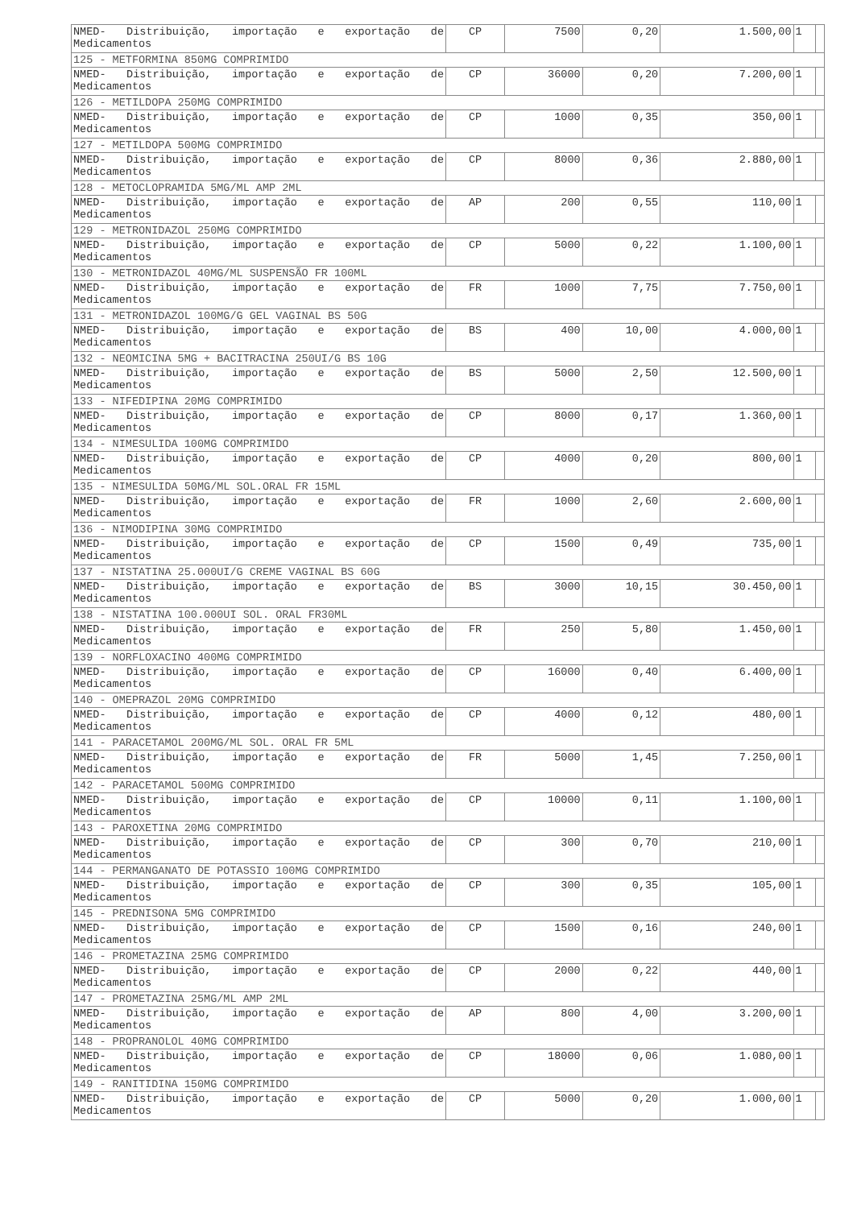| NMED- Distribuição, importação e exportação de Medicamentos | CP | 7500 | 0,20 | 1.500,00 | 1 | |
| 125 - METFORMINA 850MG COMPRIMIDO | | | | | | |
| NMED- Distribuição, importação e exportação de Medicamentos | CP | 36000 | 0,20 | 7.200,00 | 1 | |
| 126 - METILDOPA 250MG COMPRIMIDO | | | | | | |
| NMED- Distribuição, importação e exportação de Medicamentos | CP | 1000 | 0,35 | 350,00 | 1 | |
| 127 - METILDOPA 500MG COMPRIMIDO | | | | | | |
| NMED- Distribuição, importação e exportação de Medicamentos | CP | 8000 | 0,36 | 2.880,00 | 1 | |
| 128 - METOCLOPRAMIDA 5MG/ML AMP 2ML | | | | | | |
| NMED- Distribuição, importação e exportação de Medicamentos | AP | 200 | 0,55 | 110,00 | 1 | |
| 129 - METRONIDAZOL 250MG COMPRIMIDO | | | | | | |
| NMED- Distribuição, importação e exportação de Medicamentos | CP | 5000 | 0,22 | 1.100,00 | 1 | |
| 130 - METRONIDAZOL 40MG/ML SUSPENSÃO FR 100ML | | | | | | |
| NMED- Distribuição, importação e exportação de Medicamentos | FR | 1000 | 7,75 | 7.750,00 | 1 | |
| 131 - METRONIDAZOL 100MG/G GEL VAGINAL BS 50G | | | | | | |
| NMED- Distribuição, importação e exportação de Medicamentos | BS | 400 | 10,00 | 4.000,00 | 1 | |
| 132 - NEOMICINA 5MG + BACITRACINA 250UI/G BS 10G | | | | | | |
| NMED- Distribuição, importação e exportação de Medicamentos | BS | 5000 | 2,50 | 12.500,00 | 1 | |
| 133 - NIFEDIPINA 20MG COMPRIMIDO | | | | | | |
| NMED- Distribuição, importação e exportação de Medicamentos | CP | 8000 | 0,17 | 1.360,00 | 1 | |
| 134 - NIMESULIDA 100MG COMPRIMIDO | | | | | | |
| NMED- Distribuição, importação e exportação de Medicamentos | CP | 4000 | 0,20 | 800,00 | 1 | |
| 135 - NIMESULIDA 50MG/ML SOL.ORAL FR 15ML | | | | | | |
| NMED- Distribuição, importação e exportação de Medicamentos | FR | 1000 | 2,60 | 2.600,00 | 1 | |
| 136 - NIMODIPINA 30MG COMPRIMIDO | | | | | | |
| NMED- Distribuição, importação e exportação de Medicamentos | CP | 1500 | 0,49 | 735,00 | 1 | |
| 137 - NISTATINA 25.000UI/G CREME VAGINAL BS 60G | | | | | | |
| NMED- Distribuição, importação e exportação de Medicamentos | BS | 3000 | 10,15 | 30.450,00 | 1 | |
| 138 - NISTATINA 100.000UI SOL. ORAL FR30ML | | | | | | |
| NMED- Distribuição, importação e exportação de Medicamentos | FR | 250 | 5,80 | 1.450,00 | 1 | |
| 139 - NORFLOXACINO 400MG COMPRIMIDO | | | | | | |
| NMED- Distribuição, importação e exportação de Medicamentos | CP | 16000 | 0,40 | 6.400,00 | 1 | |
| 140 - OMEPRAZOL 20MG COMPRIMIDO | | | | | | |
| NMED- Distribuição, importação e exportação de Medicamentos | CP | 4000 | 0,12 | 480,00 | 1 | |
| 141 - PARACETAMOL 200MG/ML SOL. ORAL FR 5ML | | | | | | |
| NMED- Distribuição, importação e exportação de Medicamentos | FR | 5000 | 1,45 | 7.250,00 | 1 | |
| 142 - PARACETAMOL 500MG COMPRIMIDO | | | | | | |
| NMED- Distribuição, importação e exportação de Medicamentos | CP | 10000 | 0,11 | 1.100,00 | 1 | |
| 143 - PAROXETINA 20MG COMPRIMIDO | | | | | | |
| NMED- Distribuição, importação e exportação de Medicamentos | CP | 300 | 0,70 | 210,00 | 1 | |
| 144 - PERMANGANATO DE POTASSIO 100MG COMPRIMIDO | | | | | | |
| NMED- Distribuição, importação e exportação de Medicamentos | CP | 300 | 0,35 | 105,00 | 1 | |
| 145 - PREDNISONA 5MG COMPRIMIDO | | | | | | |
| NMED- Distribuição, importação e exportação de Medicamentos | CP | 1500 | 0,16 | 240,00 | 1 | |
| 146 - PROMETAZINA 25MG COMPRIMIDO | | | | | | |
| NMED- Distribuição, importação e exportação de Medicamentos | CP | 2000 | 0,22 | 440,00 | 1 | |
| 147 - PROMETAZINA 25MG/ML AMP 2ML | | | | | | |
| NMED- Distribuição, importação e exportação de Medicamentos | AP | 800 | 4,00 | 3.200,00 | 1 | |
| 148 - PROPRANOLOL 40MG COMPRIMIDO | | | | | | |
| NMED- Distribuição, importação e exportação de Medicamentos | CP | 18000 | 0,06 | 1.080,00 | 1 | |
| 149 - RANITIDINA 150MG COMPRIMIDO | | | | | | |
| NMED- Distribuição, importação e exportação de Medicamentos | CP | 5000 | 0,20 | 1.000,00 | 1 | |